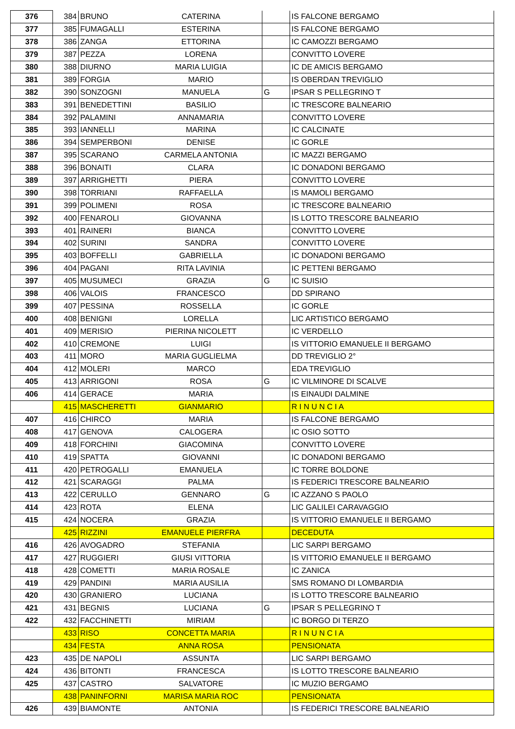| 376 | 384 | BRUNO | CATERINA | | IS FALCONE BERGAMO |
| 377 | 385 | FUMAGALLI | ESTERINA | | IS FALCONE BERGAMO |
| 378 | 386 | ZANGA | ETTORINA | | IC CAMOZZI BERGAMO |
| 379 | 387 | PEZZA | LORENA | | CONVITTO LOVERE |
| 380 | 388 | DIURNO | MARIA LUIGIA | | IC DE AMICIS BERGAMO |
| 381 | 389 | FORGIA | MARIO | | IS OBERDAN TREVIGLIO |
| 382 | 390 | SONZOGNI | MANUELA | G | IPSAR S PELLEGRINO T |
| 383 | 391 | BENEDETTINI | BASILIO | | IC TRESCORE BALNEARIO |
| 384 | 392 | PALAMINI | ANNAMARIA | | CONVITTO LOVERE |
| 385 | 393 | IANNELLI | MARINA | | IC CALCINATE |
| 386 | 394 | SEMPERBONI | DENISE | | IC GORLE |
| 387 | 395 | SCARANO | CARMELA ANTONIA | | IC MAZZI BERGAMO |
| 388 | 396 | BONAITI | CLARA | | IC DONADONI BERGAMO |
| 389 | 397 | ARRIGHETTI | PIERA | | CONVITTO LOVERE |
| 390 | 398 | TORRIANI | RAFFAELLA | | IS MAMOLI BERGAMO |
| 391 | 399 | POLIMENI | ROSA | | IC TRESCORE BALNEARIO |
| 392 | 400 | FENAROLI | GIOVANNA | | IS LOTTO TRESCORE BALNEARIO |
| 393 | 401 | RAINERI | BIANCA | | CONVITTO LOVERE |
| 394 | 402 | SURINI | SANDRA | | CONVITTO LOVERE |
| 395 | 403 | BOFFELLI | GABRIELLA | | IC DONADONI BERGAMO |
| 396 | 404 | PAGANI | RITA LAVINIA | | IC PETTENI BERGAMO |
| 397 | 405 | MUSUMECI | GRAZIA | G | IC SUISIO |
| 398 | 406 | VALOIS | FRANCESCO | | DD SPIRANO |
| 399 | 407 | PESSINA | ROSSELLA | | IC GORLE |
| 400 | 408 | BENIGNI | LORELLA | | LIC ARTISTICO BERGAMO |
| 401 | 409 | MERISIO | PIERINA NICOLETT | | IC VERDELLO |
| 402 | 410 | CREMONE | LUIGI | | IS VITTORIO EMANUELE II BERGAMO |
| 403 | 411 | MORO | MARIA GUGLIELMA | | DD TREVIGLIO 2° |
| 404 | 412 | MOLERI | MARCO | | EDA TREVIGLIO |
| 405 | 413 | ARRIGONI | ROSA | G | IC VILMINORE DI SCALVE |
| 406 | 414 | GERACE | MARIA | | IS EINAUDI DALMINE |
| | 415 | MASCHERETTI | GIANMARIO | | R I N U N C I A |
| 407 | 416 | CHIRCO | MARIA | | IS FALCONE BERGAMO |
| 408 | 417 | GENOVA | CALOGERA | | IC OSIO SOTTO |
| 409 | 418 | FORCHINI | GIACOMINA | | CONVITTO LOVERE |
| 410 | 419 | SPATTA | GIOVANNI | | IC DONADONI BERGAMO |
| 411 | 420 | PETROGALLI | EMANUELA | | IC TORRE BOLDONE |
| 412 | 421 | SCARAGGI | PALMA | | IS FEDERICI TRESCORE BALNEARIO |
| 413 | 422 | CERULLO | GENNARO | G | IC AZZANO S PAOLO |
| 414 | 423 | ROTA | ELENA | | LIC GALILEI CARAVAGGIO |
| 415 | 424 | NOCERA | GRAZIA | | IS VITTORIO EMANUELE II BERGAMO |
| | 425 | RIZZINI | EMANUELE PIERFRA | | DECEDUTA |
| 416 | 426 | AVOGADRO | STEFANIA | | LIC SARPI BERGAMO |
| 417 | 427 | RUGGIERI | GIUSI VITTORIA | | IS VITTORIO EMANUELE II BERGAMO |
| 418 | 428 | COMETTI | MARIA ROSALE | | IC ZANICA |
| 419 | 429 | PANDINI | MARIA AUSILIA | | SMS ROMANO DI LOMBARDIA |
| 420 | 430 | GRANIERO | LUCIANA | | IS LOTTO TRESCORE BALNEARIO |
| 421 | 431 | BEGNIS | LUCIANA | G | IPSAR S PELLEGRINO T |
| 422 | 432 | FACCHINETTI | MIRIAM | | IC BORGO DI TERZO |
| | 433 | RISO | CONCETTA MARIA | | R I N U N C I A |
| | 434 | FESTA | ANNA ROSA | | PENSIONATA |
| 423 | 435 | DE NAPOLI | ASSUNTA | | LIC SARPI BERGAMO |
| 424 | 436 | BITONTI | FRANCESCA | | IS LOTTO TRESCORE BALNEARIO |
| 425 | 437 | CASTRO | SALVATORE | | IC MUZIO BERGAMO |
| | 438 | PANINFORNI | MARISA MARIA ROC | | PENSIONATA |
| 426 | 439 | BIAMONTE | ANTONIA | | IS FEDERICI TRESCORE BALNEARIO |